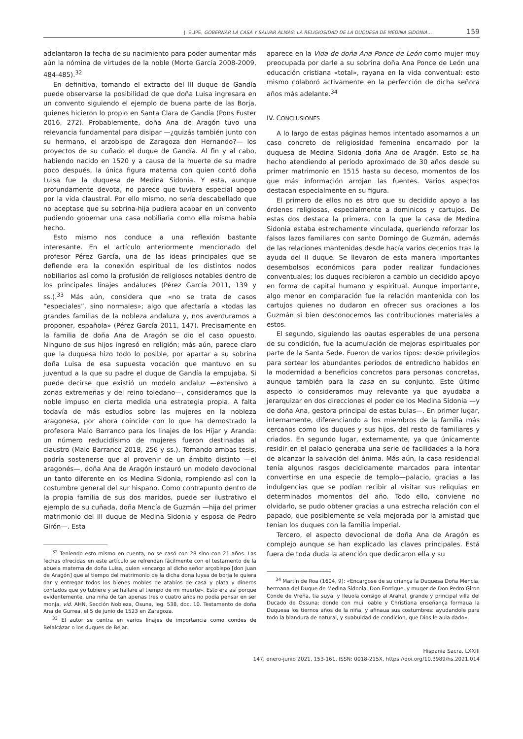J. ELIPE, GOBERNAR LA CASA Y SALVAR ALMAS: LA RELIGIOSIDAD DE LA DUQUESA DE MEDINA SIDONIA… 159
adelantaron la fecha de su nacimiento para poder aumentar más aún la nómina de virtudes de la noble (Morte García 2008-2009, 484-485).<sup>32</sup>
En definitiva, tomando el extracto del III duque de Gandía puede observarse la posibilidad de que doña Luisa ingresara en un convento siguiendo el ejemplo de buena parte de las Borja, quienes hicieron lo propio en Santa Clara de Gandía (Pons Fuster 2016, 272). Probablemente, doña Ana de Aragón tuvo una relevancia fundamental para disipar —¿quizás también junto con su hermano, el arzobispo de Zaragoza don Hernando?— los proyectos de su cuñado el duque de Gandía. Al fin y al cabo, habiendo nacido en 1520 y a causa de la muerte de su madre poco después, la única figura materna con quien contó doña Luisa fue la duquesa de Medina Sidonia. Y esta, aunque profundamente devota, no parece que tuviera especial apego por la vida claustral. Por ello mismo, no sería descabellado que no aceptase que su sobrina-hija pudiera acabar en un convento pudiendo gobernar una casa nobiliaria como ella misma había hecho.
Esto mismo nos conduce a una reflexión bastante interesante. En el artículo anteriormente mencionado del profesor Pérez García, una de las ideas principales que se defiende era la conexión espiritual de los distintos nodos nobiliarios así como la profusión de religiosos notables dentro de los principales linajes andaluces (Pérez García 2011, 139 y ss.).<sup>33</sup> Más aún, considera que «no se trata de casos “especiales”, sino normales»; algo que afectaría a «todas las grandes familias de la nobleza andaluza y, nos aventuramos a proponer, española» (Pérez García 2011, 147). Precisamente en la familia de doña Ana de Aragón se dio el caso opuesto. Ninguno de sus hijos ingresó en religión; más aún, parece claro que la duquesa hizo todo lo posible, por apartar a su sobrina doña Luisa de esa supuesta vocación que mantuvo en su juventud a la que su padre el duque de Gandía la empujaba. Si puede decirse que existió un modelo andaluz —extensivo a zonas extremeñas y del reino toledano—, consideramos que la noble impuso en cierta medida una estrategia propia. A falta todavía de más estudios sobre las mujeres en la nobleza aragonesa, por ahora coincide con lo que ha demostrado la profesora Malo Barranco para los linajes de los Híjar y Aranda: un número reducidísimo de mujeres fueron destinadas al claustro (Malo Barranco 2018, 256 y ss.). Tomando ambas tesis, podría sostenerse que al provenir de un ámbito distinto —el aragonés—, doña Ana de Aragón instauró un modelo devocional un tanto diferente en los Medina Sidonia, rompiendo así con la costumbre general del sur hispano. Como contrapunto dentro de la propia familia de sus dos maridos, puede ser ilustrativo el ejemplo de su cuñada, doña Mencía de Guzmán —hija del primer matrimonio del III duque de Medina Sidonia y esposa de Pedro Girón—. Esta
<sup>32</sup> Teniendo esto mismo en cuenta, no se casó con 28 sino con 21 años. Las fechas ofrecidas en este artículo se refrendan fácilmente con el testamento de la abuela materna de doña Luisa, quien «encargo al dicho señor arçobispo [don Juan de Aragón] que al tiempo del matrimonio de la dicha dona luysa de borja le quiera dar y entregar todos los bienes mobles de atabios de casa y plata y dineros contados que yo tubiere y se hallare al tiempo de mi muerte». Esto era así porque evidentemente, una niña de tan apenas tres o cuatro años no podía pensar en ser monja, vid. AHN, Sección Nobleza, Osuna, leg. 538, doc. 10. Testamento de doña Ana de Gurrea, el 5 de junio de 1523 en Zaragoza.
<sup>33</sup> El autor se centra en varios linajes de importancia como condes de Belalcázar o los duques de Béjar.
aparece en la Vida de doña Ana Ponce de León como mujer muy preocupada por darle a su sobrina doña Ana Ponce de León una educación cristiana «total», rayana en la vida conventual: esto mismo colaboró activamente en la perfección de dicha señora años más adelante.<sup>34</sup>
IV. CONCLUSIONES
A lo largo de estas páginas hemos intentado asomarnos a un caso concreto de religiosidad femenina encarnado por la duquesa de Medina Sidonia doña Ana de Aragón. Esto se ha hecho atendiendo al período aproximado de 30 años desde su primer matrimonio en 1515 hasta su deceso, momentos de los que más información arrojan las fuentes. Varios aspectos destacan especialmente en su figura.
El primero de ellos no es otro que su decidido apoyo a las órdenes religiosas, especialmente a dominicos y cartujos. De estas dos destaca la primera, con la que la casa de Medina Sidonia estaba estrechamente vinculada, queriendo reforzar los falsos lazos familiares con santo Domingo de Guzmán, además de las relaciones mantenidas desde hacía varios decenios tras la ayuda del II duque. Se llevaron de esta manera importantes desembolsos económicos para poder realizar fundaciones conventuales; los duques recibieron a cambio un decidido apoyo en forma de capital humano y espiritual. Aunque importante, algo menor en comparación fue la relación mantenida con los cartujos quienes no dudaron en ofrecer sus oraciones a los Guzmán si bien desconocemos las contribuciones materiales a estos.
El segundo, siguiendo las pautas esperables de una persona de su condición, fue la acumulación de mejoras espirituales por parte de la Santa Sede. Fueron de varios tipos: desde privilegios para sortear los abundantes períodos de entredicho habidos en la modernidad a beneficios concretos para personas concretas, aunque también para la casa en su conjunto. Este último aspecto lo consideramos muy relevante ya que ayudaba a jerarquizar en dos direcciones el poder de los Medina Sidonia —y de doña Ana, gestora principal de estas bulas—. En primer lugar, internamente, diferenciando a los miembros de la familia más cercanos como los duques y sus hijos, del resto de familiares y criados. En segundo lugar, externamente, ya que únicamente residir en el palacio generaba una serie de facilidades a la hora de alcanzar la salvación del ánima. Más aún, la casa residencial tenía algunos rasgos decididamente marcados para intentar convertirse en una especie de templo—palacio, gracias a las indulgencias que se podían recibir al visitar sus reliquias en determinados momentos del año. Todo ello, conviene no olvidarlo, se pudo obtener gracias a una estrecha relación con el papado, que posiblemente se veía mejorada por la amistad que tenían los duques con la familia imperial.
Tercero, el aspecto devocional de doña Ana de Aragón es complejo aunque se han explicado las claves principales. Está fuera de toda duda la atención que dedicaron ella y su
<sup>34</sup> Martín de Roa (1604, 9): «Encargose de su criança la Duquesa Doña Mencia, hermana del Duque de Medina Sidonia, Don Enrrique, y muger de Don Pedro Giron Conde de Vreña, tia suya: y lleuola consigo al Arahal, grande y principal villa del Ducado de Ossuna; donde con mui loable y Christiana enseñança formaua la Duquesa los tiernos años de la niña, y afinaua sus costumbres: ayudandole para todo la blandura de natural, y suabuidad de condicion, que Dios le auia dado».
Hispania Sacra, LXXIII
147, enero-junio 2021, 153-161, ISSN: 0018-215X, https://doi.org/10.3989/hs.2021.014